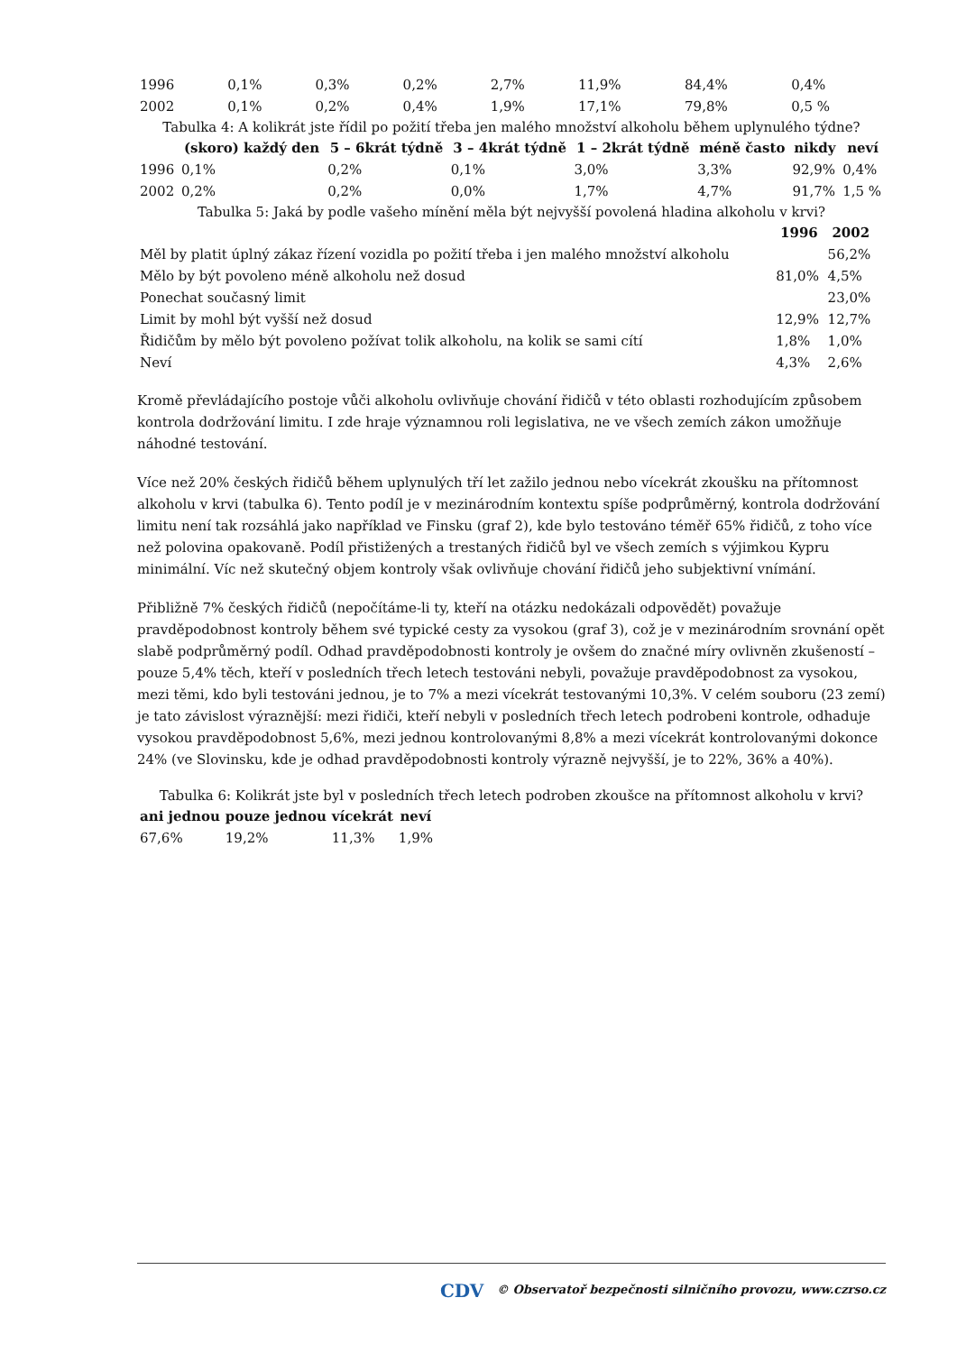| 1996 | 0,1% | 0,3% | 0,2% | 2,7% | 11,9% | 84,4% | 0,4% |
| 2002 | 0,1% | 0,2% | 0,4% | 1,9% | 17,1% | 79,8% | 0,5 % |
Tabulka 4: A kolikrát jste řídil po požití třeba jen malého množství alkoholu během uplynulého týdne?
| | (skoro) každý den | 5 – 6krát týdně | 3 – 4krát týdně | 1 – 2krát týdně | méně často | nikdy | neví |
| --- | --- | --- | --- | --- | --- | --- | --- |
| 1996 | 0,1% | 0,2% | 0,1% | 3,0% | 3,3% | 92,9% | 0,4% |
| 2002 | 0,2% | 0,2% | 0,0% | 1,7% | 4,7% | 91,7% | 1,5 % |
Tabulka 5: Jaká by podle vašeho mínění měla být nejvyšší povolená hladina alkoholu v krvi?
| | 1996 | 2002 |
| --- | --- | --- |
| Měl by platit úplný zákaz řízení vozidla po požití třeba i jen malého množství alkoholu | | 56,2% |
| Mělo by být povoleno méně alkoholu než dosud | 81,0% | 4,5% |
| Ponechat současný limit | | 23,0% |
| Limit by mohl být vyšší než dosud | 12,9% | 12,7% |
| Řidičům by mělo být povoleno požívat tolik alkoholu, na kolik se sami cítí | 1,8% | 1,0% |
| Neví | 4,3% | 2,6% |
Kromě převládajícího postoje vůči alkoholu ovlivňuje chování řidičů v této oblasti rozhodujícím způsobem kontrola dodržování limitu. I zde hraje významnou roli legislativa, ne ve všech zemích zákon umožňuje náhodné testování.
Více než 20% českých řidičů během uplynulých tří let zažilo jednou nebo vícekrát zkoušku na přítomnost alkoholu v krvi (tabulka 6). Tento podíl je v mezinárodním kontextu spíše podprůměrný, kontrola dodržování limitu není tak rozsáhlá jako například ve Finsku (graf 2), kde bylo testováno téměř 65% řidičů, z toho více než polovina opakovaně. Podíl přistižených a trestaných řidičů byl ve všech zemích s výjimkou Kypru minimální. Víc než skutečný objem kontroly však ovlivňuje chování řidičů jeho subjektivní vnímání.
Přibližně 7% českých řidičů (nepočítáme-li ty, kteří na otázku nedokázali odpovědět) považuje pravděpodobnost kontroly během své typické cesty za vysokou (graf 3), což je v mezinárodním srovnání opět slabě podprůměrný podíl. Odhad pravděpodobnosti kontroly je ovšem do značné míry ovlivněn zkušeností – pouze 5,4% těch, kteří v posledních třech letech testováni nebyli, považuje pravděpodobnost za vysokou, mezi těmi, kdo byli testováni jednou, je to 7% a mezi vícekrát testovanými 10,3%. V celém souboru (23 zemí) je tato závislost výraznější: mezi řidiči, kteří nebyli v posledních třech letech podrobeni kontrole, odhaduje vysokou pravděpodobnost 5,6%, mezi jednou kontrolovanými 8,8% a mezi vícekrát kontrolovanými dokonce 24% (ve Slovinsku, kde je odhad pravděpodobnosti kontroly výrazně nejvyšší, je to 22%, 36% a 40%).
Tabulka 6: Kolikrát jste byl v posledních třech letech podroben zkoušce na přítomnost alkoholu v krvi?
| ani jednou | pouze jednou | vícekrát | neví |
| --- | --- | --- | --- |
| 67,6% | 19,2% | 11,3% | 1,9% |
CDV © Observatoř bezpečnosti silničního provozu, www.czrso.cz